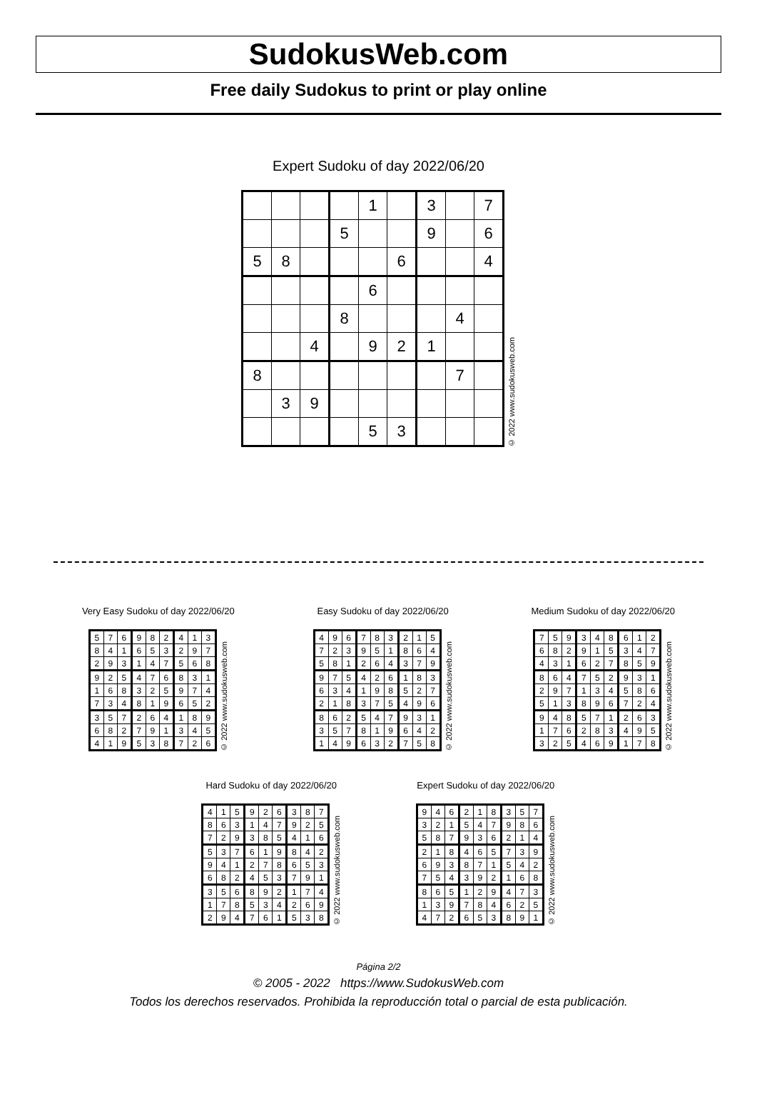SudokusWeb.com
Free daily Sudokus to print or play online
Expert Sudoku of day 2022/06/20
| | | | | 1 | | 3 | | 7 |
| | | | 5 | | | 9 | | 6 |
| 5 | 8 | | | | 6 | | | 4 |
| | | | | 6 | | | | |
| | | | 8 | | | | 4 | |
| | | 4 | | 9 | 2 | 1 | | |
| 8 | | | | | | | 7 | |
| | 3 | 9 | | | | | | |
| | | | | 5 | 3 | | | |
© 2022 www.sudokusweb.com
Very Easy Sudoku of day 2022/06/20
| 5 | 7 | 6 | 9 | 8 | 2 | 4 | 1 | 3 |
| 8 | 4 | 1 | 6 | 5 | 3 | 2 | 9 | 7 |
| 2 | 9 | 3 | 1 | 4 | 7 | 5 | 6 | 8 |
| 9 | 2 | 5 | 4 | 7 | 6 | 8 | 3 | 1 |
| 1 | 6 | 8 | 3 | 2 | 5 | 9 | 7 | 4 |
| 7 | 3 | 4 | 8 | 1 | 9 | 6 | 5 | 2 |
| 3 | 5 | 7 | 2 | 6 | 4 | 1 | 8 | 9 |
| 6 | 8 | 2 | 7 | 9 | 1 | 3 | 4 | 5 |
| 4 | 1 | 9 | 5 | 3 | 8 | 7 | 2 | 6 |
© 2022 www.sudokusweb.com
Easy Sudoku of day 2022/06/20
| 4 | 9 | 6 | 7 | 8 | 3 | 2 | 1 | 5 |
| 7 | 2 | 3 | 9 | 5 | 1 | 8 | 6 | 4 |
| 5 | 8 | 1 | 2 | 6 | 4 | 3 | 7 | 9 |
| 9 | 7 | 5 | 4 | 2 | 6 | 1 | 8 | 3 |
| 6 | 3 | 4 | 1 | 9 | 8 | 5 | 2 | 7 |
| 2 | 1 | 8 | 3 | 7 | 5 | 4 | 9 | 6 |
| 8 | 6 | 2 | 5 | 4 | 7 | 9 | 3 | 1 |
| 3 | 5 | 7 | 8 | 1 | 9 | 6 | 4 | 2 |
| 1 | 4 | 9 | 6 | 3 | 2 | 7 | 5 | 8 |
© 2022 www.sudokusweb.com
Medium Sudoku of day 2022/06/20
| 7 | 5 | 9 | 3 | 4 | 8 | 6 | 1 | 2 |
| 6 | 8 | 2 | 9 | 1 | 5 | 3 | 4 | 7 |
| 4 | 3 | 1 | 6 | 2 | 7 | 8 | 5 | 9 |
| 8 | 6 | 4 | 7 | 5 | 2 | 9 | 3 | 1 |
| 2 | 9 | 7 | 1 | 3 | 4 | 5 | 8 | 6 |
| 5 | 1 | 3 | 8 | 9 | 6 | 7 | 2 | 4 |
| 9 | 4 | 8 | 5 | 7 | 1 | 2 | 6 | 3 |
| 1 | 7 | 6 | 2 | 8 | 3 | 4 | 9 | 5 |
| 3 | 2 | 5 | 4 | 6 | 9 | 1 | 7 | 8 |
© 2022 www.sudokusweb.com
Hard Sudoku of day 2022/06/20
| 4 | 1 | 5 | 9 | 2 | 6 | 3 | 8 | 7 |
| 8 | 6 | 3 | 1 | 4 | 7 | 9 | 2 | 5 |
| 7 | 2 | 9 | 3 | 8 | 5 | 4 | 1 | 6 |
| 5 | 3 | 7 | 6 | 1 | 9 | 8 | 4 | 2 |
| 9 | 4 | 1 | 2 | 7 | 8 | 6 | 5 | 3 |
| 6 | 8 | 2 | 4 | 5 | 3 | 7 | 9 | 1 |
| 3 | 5 | 6 | 8 | 9 | 2 | 1 | 7 | 4 |
| 1 | 7 | 8 | 5 | 3 | 4 | 2 | 6 | 9 |
| 2 | 9 | 4 | 7 | 6 | 1 | 5 | 3 | 8 |
© 2022 www.sudokusweb.com
Expert Sudoku of day 2022/06/20
| 9 | 4 | 6 | 2 | 1 | 8 | 3 | 5 | 7 |
| 3 | 2 | 1 | 5 | 4 | 7 | 9 | 8 | 6 |
| 5 | 8 | 7 | 9 | 3 | 6 | 2 | 1 | 4 |
| 2 | 1 | 8 | 4 | 6 | 5 | 7 | 3 | 9 |
| 6 | 9 | 3 | 8 | 7 | 1 | 5 | 4 | 2 |
| 7 | 5 | 4 | 3 | 9 | 2 | 1 | 6 | 8 |
| 8 | 6 | 5 | 1 | 2 | 9 | 4 | 7 | 3 |
| 1 | 3 | 9 | 7 | 8 | 4 | 6 | 2 | 5 |
| 4 | 7 | 2 | 6 | 5 | 3 | 8 | 9 | 1 |
© 2022 www.sudokusweb.com
Página 2/2
© 2005 - 2022 https://www.SudokusWeb.com
Todos los derechos reservados. Prohibida la reproducción total o parcial de esta publicación.